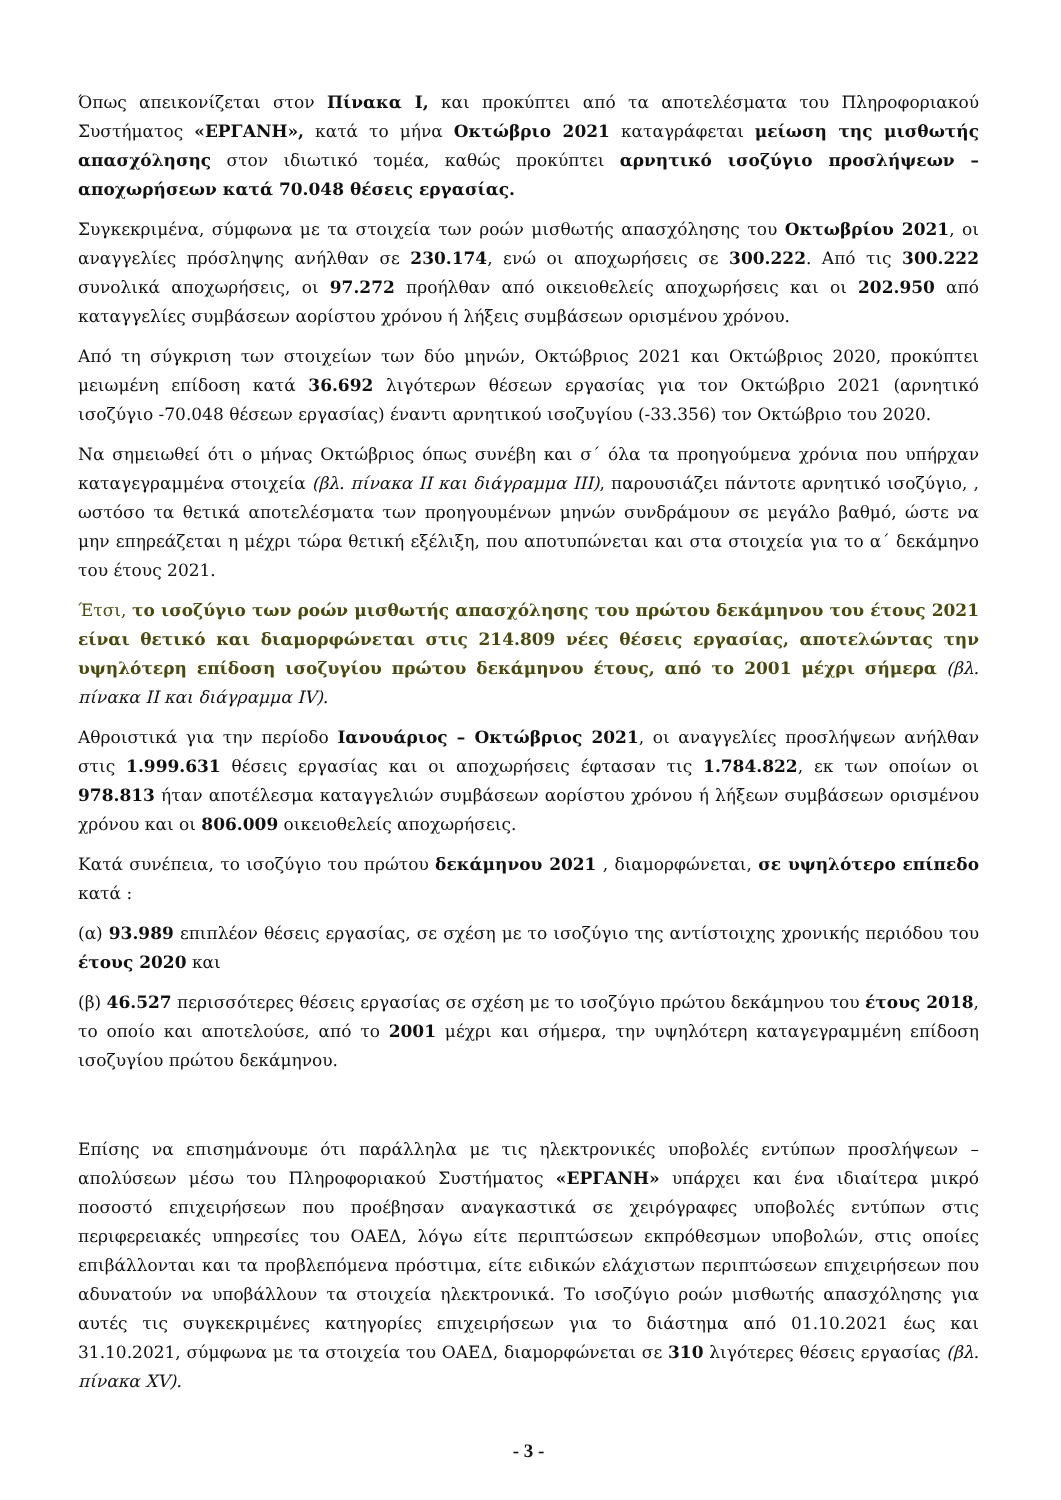Όπως απεικονίζεται στον Πίνακα Ι, και προκύπτει από τα αποτελέσματα του Πληροφοριακού Συστήματος «ΕΡΓΑΝΗ», κατά το μήνα Οκτώβριο 2021 καταγράφεται μείωση της μισθωτής απασχόλησης στον ιδιωτικό τομέα, καθώς προκύπτει αρνητικό ισοζύγιο προσλήψεων – αποχωρήσεων κατά 70.048 θέσεις εργασίας.
Συγκεκριμένα, σύμφωνα με τα στοιχεία των ροών μισθωτής απασχόλησης του Οκτωβρίου 2021, οι αναγγελίες πρόσληψης ανήλθαν σε 230.174, ενώ οι αποχωρήσεις σε 300.222. Από τις 300.222 συνολικά αποχωρήσεις, οι 97.272 προήλθαν από οικειοθελείς αποχωρήσεις και οι 202.950 από καταγγελίες συμβάσεων αορίστου χρόνου ή λήξεις συμβάσεων ορισμένου χρόνου.
Από τη σύγκριση των στοιχείων των δύο μηνών, Οκτώβριος 2021 και Οκτώβριος 2020, προκύπτει μειωμένη επίδοση κατά 36.692 λιγότερων θέσεων εργασίας για τον Οκτώβριο 2021 (αρνητικό ισοζύγιο -70.048 θέσεων εργασίας) έναντι αρνητικού ισοζυγίου (-33.356) τον Οκτώβριο του 2020.
Να σημειωθεί ότι ο μήνας Οκτώβριος όπως συνέβη και σ΄ όλα τα προηγούμενα χρόνια που υπήρχαν καταγεγραμμένα στοιχεία (βλ. πίνακα ΙΙ και διάγραμμα ΙΙΙ), παρουσιάζει πάντοτε αρνητικό ισοζύγιο, , ωστόσο τα θετικά αποτελέσματα των προηγουμένων μηνών συνδράμουν σε μεγάλο βαθμό, ώστε να μην επηρεάζεται η μέχρι τώρα θετική εξέλιξη, που αποτυπώνεται και στα στοιχεία για το α΄ δεκάμηνο του έτους 2021.
Έτσι, το ισοζύγιο των ροών μισθωτής απασχόλησης του πρώτου δεκάμηνου του έτους 2021 είναι θετικό και διαμορφώνεται στις 214.809 νέες θέσεις εργασίας, αποτελώντας την υψηλότερη επίδοση ισοζυγίου πρώτου δεκάμηνου έτους, από το 2001 μέχρι σήμερα (βλ. πίνακα ΙΙ και διάγραμμα IV).
Αθροιστικά για την περίοδο Ιανουάριος – Οκτώβριος 2021, οι αναγγελίες προσλήψεων ανήλθαν στις 1.999.631 θέσεις εργασίας και οι αποχωρήσεις έφτασαν τις 1.784.822, εκ των οποίων οι 978.813 ήταν αποτέλεσμα καταγγελιών συμβάσεων αορίστου χρόνου ή λήξεων συμβάσεων ορισμένου χρόνου και οι 806.009 οικειοθελείς αποχωρήσεις.
Κατά συνέπεια, το ισοζύγιο του πρώτου δεκάμηνου 2021 , διαμορφώνεται, σε υψηλότερο επίπεδο κατά :
(α) 93.989 επιπλέον θέσεις εργασίας, σε σχέση με το ισοζύγιο της αντίστοιχης χρονικής περιόδου του έτους 2020 και
(β) 46.527 περισσότερες θέσεις εργασίας σε σχέση με το ισοζύγιο πρώτου δεκάμηνου του έτους 2018, το οποίο και αποτελούσε, από το 2001 μέχρι και σήμερα, την υψηλότερη καταγεγραμμένη επίδοση ισοζυγίου πρώτου δεκάμηνου.
Επίσης να επισημάνουμε ότι παράλληλα με τις ηλεκτρονικές υποβολές εντύπων προσλήψεων – απολύσεων μέσω του Πληροφοριακού Συστήματος «ΕΡΓΑΝΗ» υπάρχει και ένα ιδιαίτερα μικρό ποσοστό επιχειρήσεων που προέβησαν αναγκαστικά σε χειρόγραφες υποβολές εντύπων στις περιφερειακές υπηρεσίες του ΟΑΕΔ, λόγω είτε περιπτώσεων εκπρόθεσμων υποβολών, στις οποίες επιβάλλονται και τα προβλεπόμενα πρόστιμα, είτε ειδικών ελάχιστων περιπτώσεων επιχειρήσεων που αδυνατούν να υποβάλλουν τα στοιχεία ηλεκτρονικά. Το ισοζύγιο ροών μισθωτής απασχόλησης για αυτές τις συγκεκριμένες κατηγορίες επιχειρήσεων για το διάστημα από 01.10.2021 έως και 31.10.2021, σύμφωνα με τα στοιχεία του ΟΑΕΔ, διαμορφώνεται σε 310 λιγότερες θέσεις εργασίας (βλ. πίνακα XV).
- 3 -